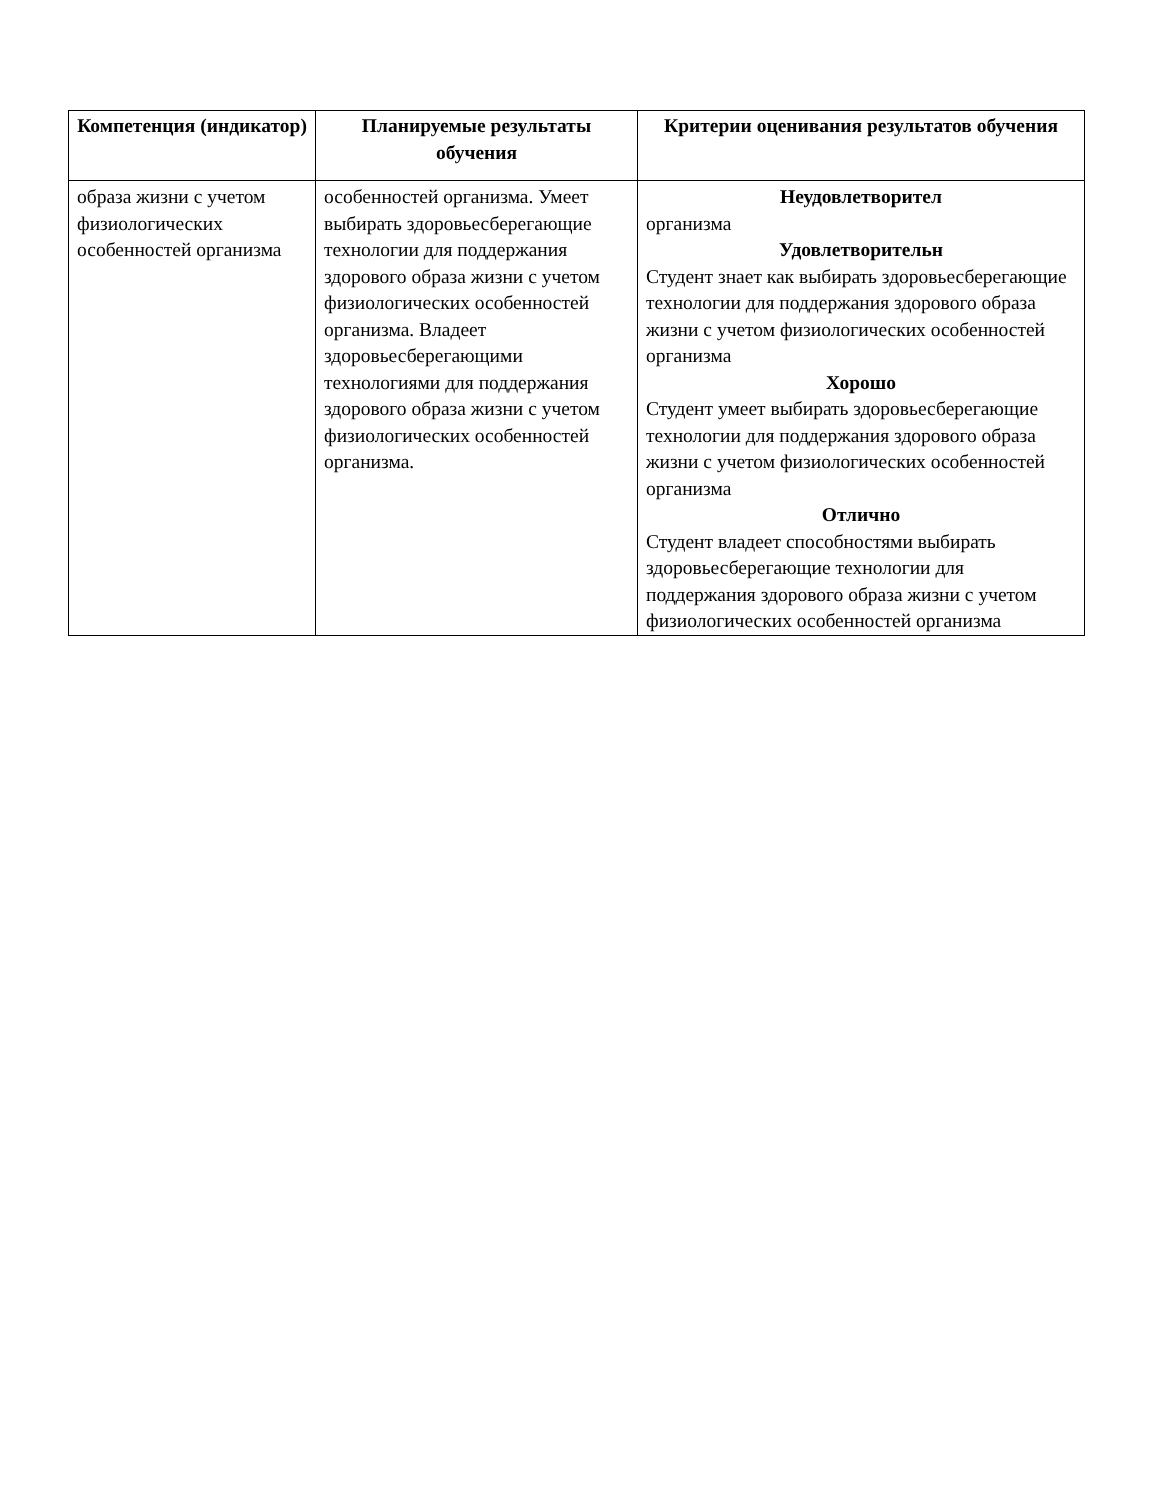| Компетенция (индикатор) | Планируемые результаты обучения | Критерии оценивания результатов обучения |
| --- | --- | --- |
| образа жизни с учетом физиологических особенностей организма | особенностей организма. Умеет выбирать здоровьесберегающие технологии для поддержания здорового образа жизни с учетом физиологических особенностей организма. Владеет здоровьесберегающими технологиями для поддержания здорового образа жизни с учетом физиологических особенностей организма. | Неудовлетворител организма Удовлетворительн Студент знает как выбирать здоровьесберегающие технологии для поддержания здорового образа жизни с учетом физиологических особенностей организма Хорошо Студент умеет выбирать здоровьесберегающие технологии для поддержания здорового образа жизни с учетом физиологических особенностей организма Отлично Студент владеет способностями выбирать здоровьесберегающие технологии для поддержания здорового образа жизни с учетом физиологических особенностей организма |